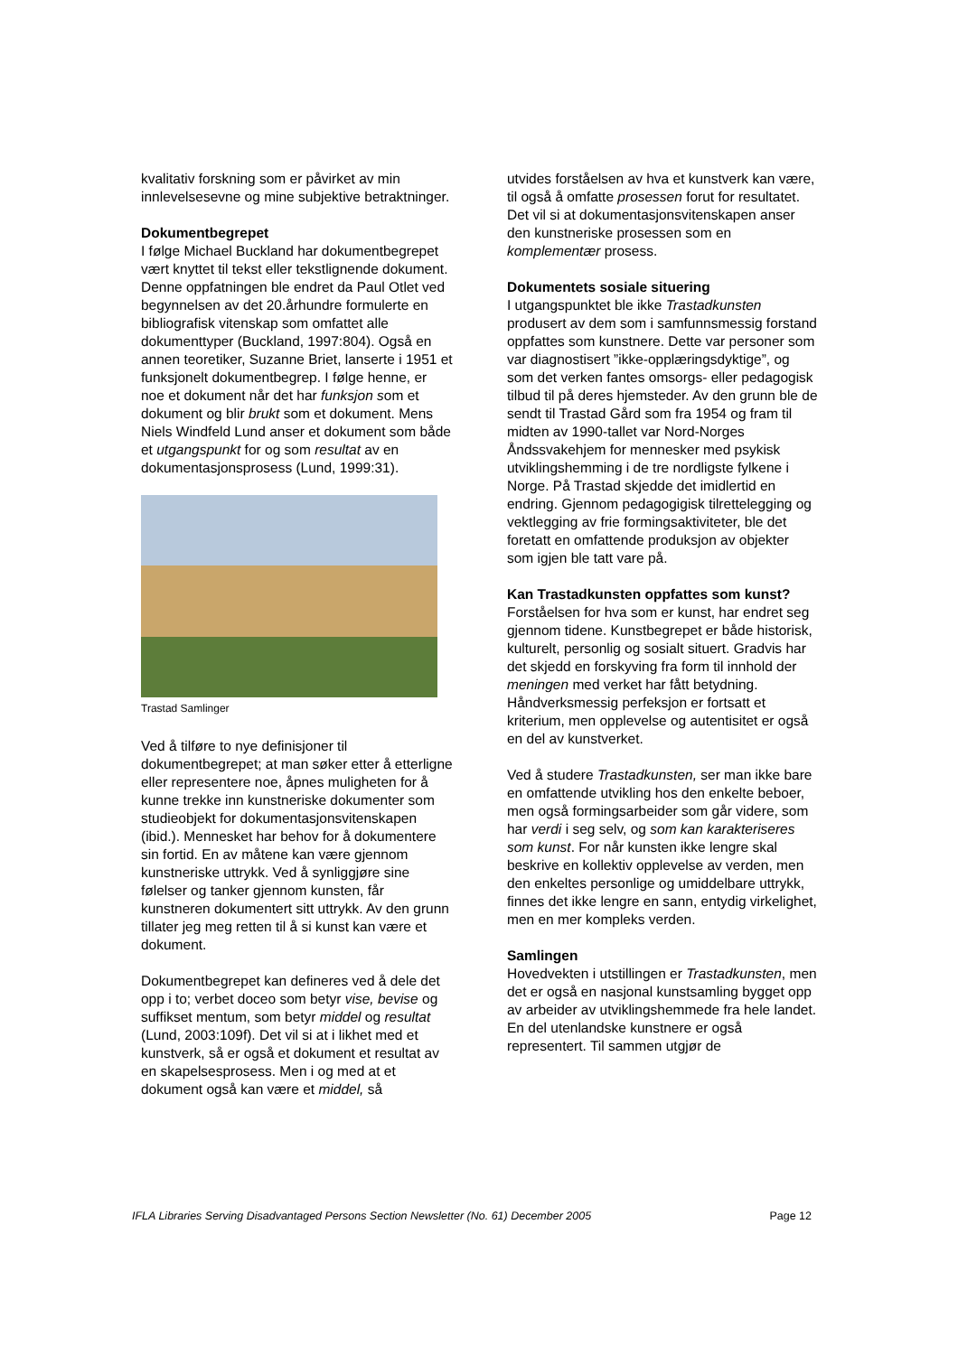kvalitativ forskning som er påvirket av min innlevelsesevne og mine subjektive betraktninger.
Dokumentbegrepet
I følge Michael Buckland har dokumentbegrepet vært knyttet til tekst eller tekstlignende dokument. Denne oppfatningen ble endret da Paul Otlet ved begynnelsen av det 20.århundre formulerte en bibliografisk vitenskap som omfattet alle dokumenttyper (Buckland, 1997:804). Også en annen teoretiker, Suzanne Briet, lanserte i 1951 et funksjonelt dokumentbegrep. I følge henne, er noe et dokument når det har funksjon som et dokument og blir brukt som et dokument. Mens Niels Windfeld Lund anser et dokument som både et utgangspunkt for og som resultat av en dokumentasjonsprosess (Lund, 1999:31).
Trastad Samlinger
Ved å tilføre to nye definisjoner til dokumentbegrepet; at man søker etter å etterligne eller representere noe, åpnes muligheten for å kunne trekke inn kunstneriske dokumenter som studieobjekt for dokumentasjonsvitenskapen (ibid.). Mennesket har behov for å dokumentere sin fortid. En av måtene kan være gjennom kunstneriske uttrykk. Ved å synliggjøre sine følelser og tanker gjennom kunsten, får kunstneren dokumentert sitt uttrykk. Av den grunn tillater jeg meg retten til å si kunst kan være et dokument.
Dokumentbegrepet kan defineres ved å dele det opp i to; verbet doceo som betyr vise, bevise og suffikset mentum, som betyr middel og resultat (Lund, 2003:109f). Det vil si at i likhet med et kunstverk, så er også et dokument et resultat av en skapelsesprosess. Men i og med at et dokument også kan være et middel, så
utvides forståelsen av hva et kunstverk kan være, til også å omfatte prosessen forut for resultatet. Det vil si at dokumentasjonsvitenskapen anser den kunstneriske prosessen som en komplementær prosess.
Dokumentets sosiale situering
I utgangspunktet ble ikke Trastadkunsten produsert av dem som i samfunnsmessig forstand oppfattes som kunstnere. Dette var personer som var diagnostisert ”ikke-opplæringsdyktige”, og som det verken fantes omsorgs- eller pedagogisk tilbud til på deres hjemsteder. Av den grunn ble de sendt til Trastad Gård som fra 1954 og fram til midten av 1990-tallet var Nord-Norges Åndssvakehjem for mennesker med psykisk utviklingshemming i de tre nordligste fylkene i Norge. På Trastad skjedde det imidlertid en endring. Gjennom pedagogigisk tilrettelegging og vektlegging av frie formingsaktiviteter, ble det foretatt en omfattende produksjon av objekter som igjen ble tatt vare på.
Kan Trastadkunsten oppfattes som kunst?
Forståelsen for hva som er kunst, har endret seg gjennom tidene. Kunstbegrepet er både historisk, kulturelt, personlig og sosialt situert. Gradvis har det skjedd en forskyving fra form til innhold der meningen med verket har fått betydning. Håndverksmessig perfeksjon er fortsatt et kriterium, men opplevelse og autentisitet er også en del av kunstverket.
Ved å studere Trastadkunsten, ser man ikke bare en omfattende utvikling hos den enkelte beboer, men også formingsarbeider som går videre, som har verdi i seg selv, og som kan karakteriseres som kunst. For når kunsten ikke lengre skal beskrive en kollektiv opplevelse av verden, men den enkeltes personlige og umiddelbare uttrykk, finnes det ikke lengre en sann, entydig virkelighet, men en mer kompleks verden.
Samlingen
Hovedvekten i utstillingen er Trastadkunsten, men det er også en nasjonal kunstsamling bygget opp av arbeider av utviklingshemmede fra hele landet. En del utenlandske kunstnere er også representert. Til sammen utgjør de
IFLA Libraries Serving Disadvantaged Persons Section Newsletter (No. 61) December 2005 Page 12